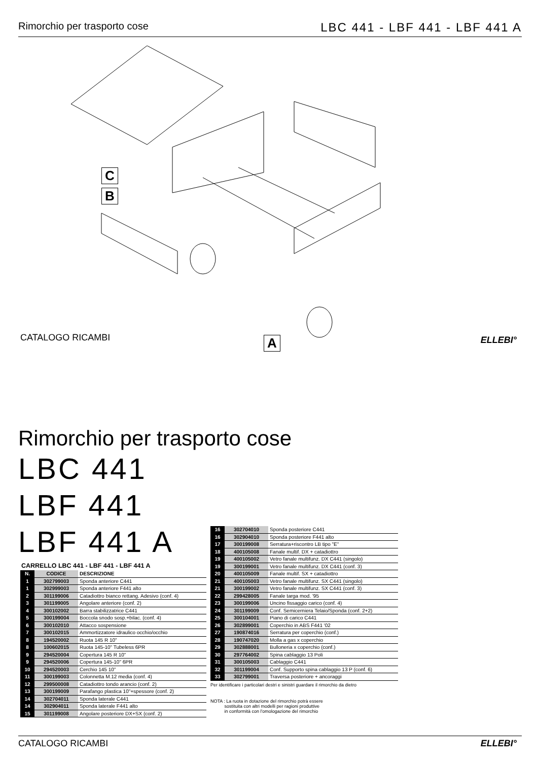Rimorchio per trasporto cose LBC 441 - LBF 441 - LBF 441 A
C
B
A
CATALOGO RICAMBI ELLEBI°
Rimorchio per trasporto cose
LBC 441
LBF 441
LBF 441 A
CARRELLO LBC 441 - LBF 441 - LBF 441 A
| N. | CODICE | DESCRIZIONE |
| --- | --- | --- |
| 1 | 302799003 | Sponda anteriore C441 |
| 1 | 302999003 | Sponda anteriore F441 alto |
| 2 | 301199006 | Catadiottro bianco rettang. Adesivo (conf. 4) |
| 3 | 301199005 | Angolare anteriore (conf. 2) |
| 4 | 300102002 | Barra stabilizzatrice C441 |
| 5 | 300199004 | Boccola snodo sosp.+bilac. (conf. 4) |
| 6 | 300102010 | Attacco sospensione |
| 7 | 300102015 | Ammortizzatore idraulico occhio/occhio |
| 8 | 194520002 | Ruota 145 R 10" |
| 8 | 100602015 | Ruota 145-10" Tubeless 6PR |
| 9 | 294520004 | Copertura 145 R 10" |
| 9 | 294520006 | Copertura 145-10" 6PR |
| 10 | 294520003 | Cerchio 145 10" |
| 11 | 300199003 | Colonnetta M.12 media (conf. 4) |
| 12 | 299500008 | Catadiottro tondo arancio (conf. 2) |
| 13 | 300199009 | Parafango plastica 10"+spessore (conf. 2) |
| 14 | 302704011 | Sponda laterale C441 |
| 14 | 302904011 | Sponda laterale F441 alto |
| 15 | 301199008 | Angolare posteriore DX+SX (conf. 2) |
| 16 | 302704010 | Sponda posteriore C441 |
| 16 | 302904010 | Sponda posteriore F441 alto |
| 17 | 300199008 | Serratura+riscontro LB tipo "E" |
| 18 | 400105008 | Fanale multif. DX + catadiottro |
| 19 | 400105002 | Vetro fanale multifunz. DX C441 (singolo) |
| 19 | 300199001 | Vetro fanale multifunz. DX C441 (conf. 3) |
| 20 | 400105009 | Fanale multif. SX + catadiottro |
| 21 | 400105003 | Vetro fanale multifunz. SX C441 (singolo) |
| 21 | 300199002 | Vetro fanale multifunz. SX C441 (conf. 3) |
| 22 | 299428005 | Fanale targa mod. '95 |
| 23 | 300199006 | Uncino fissaggio carico (conf. 4) |
| 24 | 301199009 | Conf. Semicerniera Telaio/Sponda (conf. 2+2) |
| 25 | 300104001 | Piano di carico C441 |
| 26 | 302899001 | Coperchio in ABS F441 '02 |
| 27 | 190874016 | Serratura per coperchio (conf.) |
| 28 | 190747020 | Molla a gas x coperchio |
| 29 | 302888001 | Bulloneria x coperchio (conf.) |
| 30 | 297764002 | Spina cablaggio 13 Poli |
| 31 | 300105003 | Cablaggio C441 |
| 32 | 301199004 | Conf. Supporto spina cablaggio 13 P (conf. 6) |
| 33 | 302799001 | Traversa posteriore + ancoraggi |
Per identificare i particolari destri e sinistri guardare il rimorchio da dietro
NOTA : La ruota in dotazione del rimorchio potrà essere
sostituita con altri modelli per ragioni produttive
in conformità con l'omologazione del rimorchio
CATALOGO RICAMBI ELLEBI°